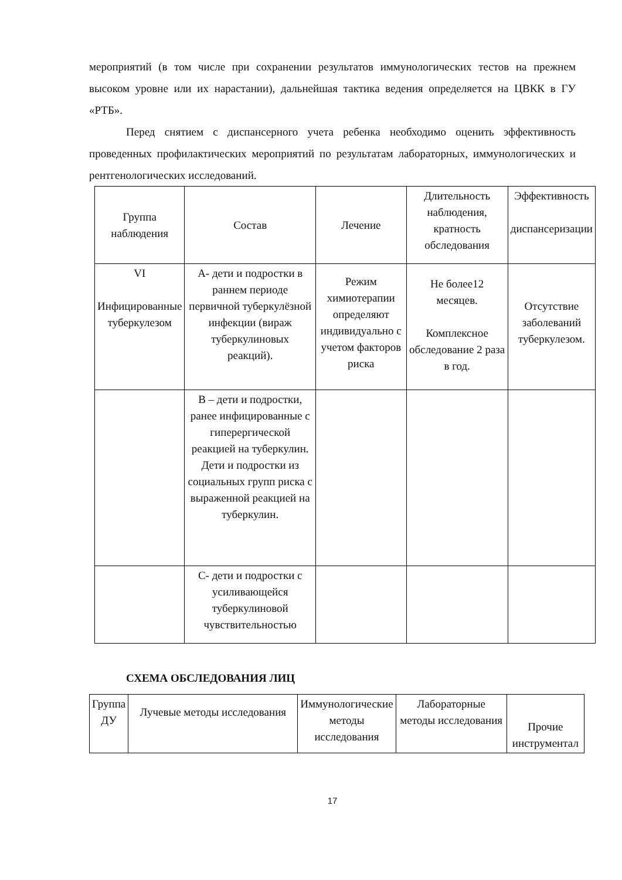мероприятий (в том числе при сохранении результатов иммунологических тестов на прежнем высоком уровне или их нарастании), дальнейшая тактика ведения определяется на ЦВКК в ГУ «РТБ».
Перед снятием с диспансерного учета ребенка необходимо оценить эффективность проведенных профилактических мероприятий по результатам лабораторных, иммунологических и рентгенологических исследований.
| Группа наблюдения | Состав | Лечение | Длительность наблюдения, кратность обследования | Эффективность диспансеризации |
| VI Инфицированные туберкулезом | А- дети и подростки в раннем периоде первичной туберкулёзной инфекции (вираж туберкулиновых реакций). | Режим химиотерапии определяют индивидуально с учетом факторов риска | Не более12 месяцев. Комплексное обследование 2 раза в год. | Отсутствие заболеваний туберкулезом. |
| | В – дети и подростки, ранее инфицированные с гиперергической реакцией на туберкулин. Дети и подростки из социальных групп риска с выраженной реакцией на туберкулин. | | | |
| | С- дети и подростки с усиливающейся туберкулиновой чувствительностью | | | |
СХЕМА ОБСЛЕДОВАНИЯ ЛИЦ
| Группа ДУ | Лучевые методы исследования | Иммунологические методы исследования | Лабораторные методы исследования | Прочие инструментал |
17